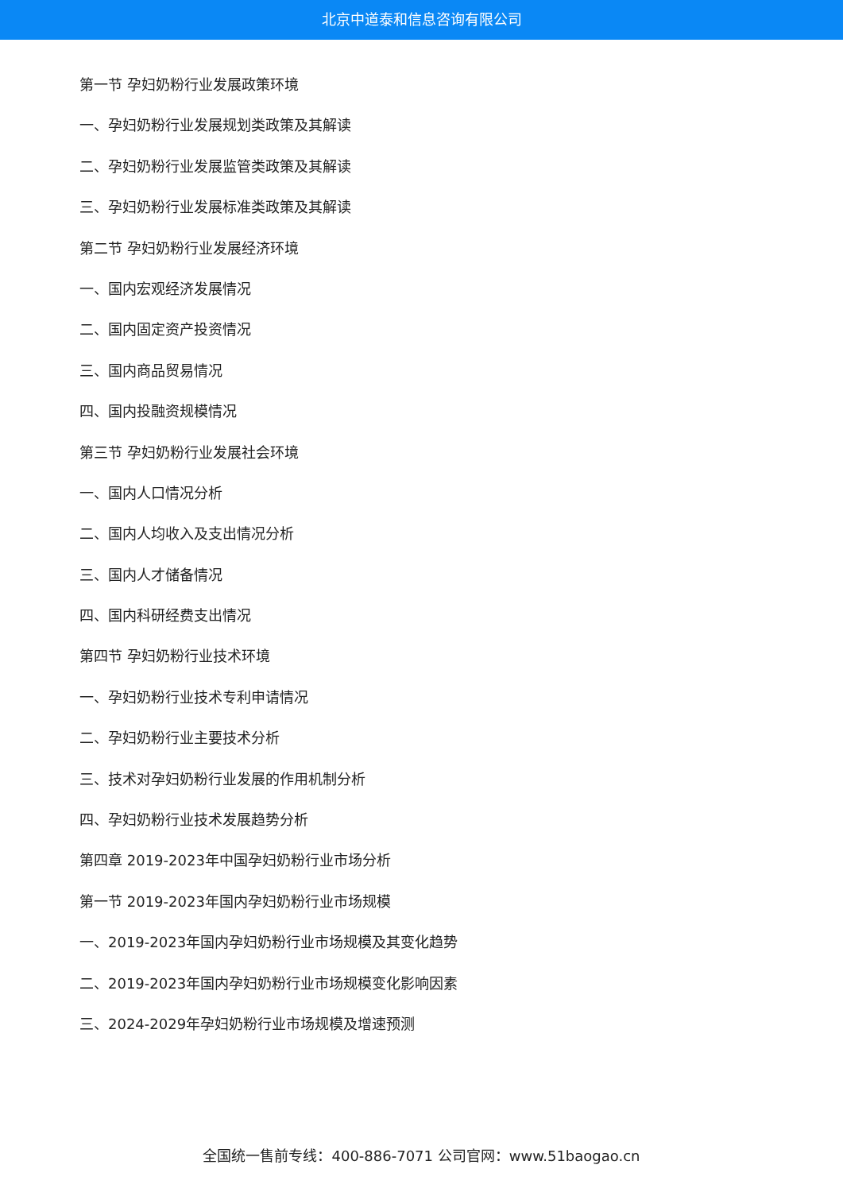北京中道泰和信息咨询有限公司
第一节 孕妇奶粉行业发展政策环境
一、孕妇奶粉行业发展规划类政策及其解读
二、孕妇奶粉行业发展监管类政策及其解读
三、孕妇奶粉行业发展标准类政策及其解读
第二节 孕妇奶粉行业发展经济环境
一、国内宏观经济发展情况
二、国内固定资产投资情况
三、国内商品贸易情况
四、国内投融资规模情况
第三节 孕妇奶粉行业发展社会环境
一、国内人口情况分析
二、国内人均收入及支出情况分析
三、国内人才储备情况
四、国内科研经费支出情况
第四节 孕妇奶粉行业技术环境
一、孕妇奶粉行业技术专利申请情况
二、孕妇奶粉行业主要技术分析
三、技术对孕妇奶粉行业发展的作用机制分析
四、孕妇奶粉行业技术发展趋势分析
第四章 2019-2023年中国孕妇奶粉行业市场分析
第一节 2019-2023年国内孕妇奶粉行业市场规模
一、2019-2023年国内孕妇奶粉行业市场规模及其变化趋势
二、2019-2023年国内孕妇奶粉行业市场规模变化影响因素
三、2024-2029年孕妇奶粉行业市场规模及增速预测
全国统一售前专线：400-886-7071 公司官网：www.51baogao.cn